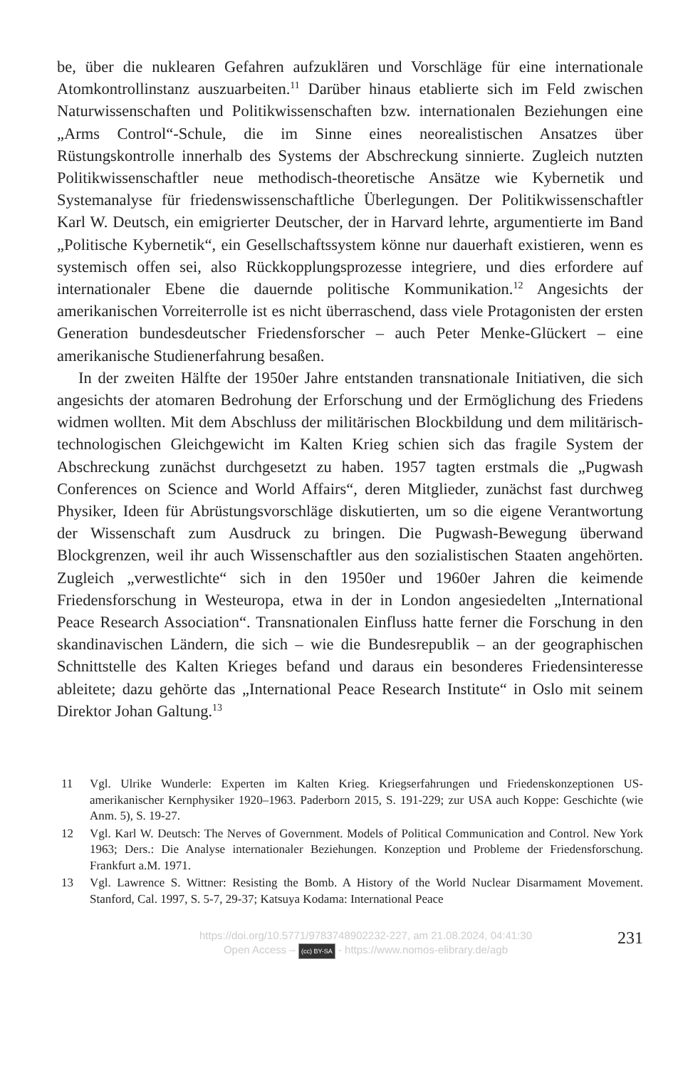be, über die nuklearen Gefahren aufzuklären und Vorschläge für eine internationale Atomkontrollinstanz auszuarbeiten.<sup>11</sup> Darüber hinaus etablierte sich im Feld zwischen Naturwissenschaften und Politikwissenschaften bzw. internationalen Beziehungen eine „Arms Control“-Schule, die im Sinne eines neorealistischen Ansatzes über Rüstungskontrolle innerhalb des Systems der Abschreckung sinnierte. Zugleich nutzten Politikwissenschaftler neue methodisch-theoretische Ansätze wie Kybernetik und Systemanalyse für friedenswissenschaftliche Überlegungen. Der Politikwissenschaftler Karl W. Deutsch, ein emigrierter Deutscher, der in Harvard lehrte, argumentierte im Band „Politische Kybernetik“, ein Gesellschaftssystem könne nur dauerhaft existieren, wenn es systemisch offen sei, also Rückkopplungsprozesse integriere, und dies erfordere auf internationaler Ebene die dauernde politische Kommunikation.<sup>12</sup> Angesichts der amerikanischen Vorreiterrolle ist es nicht überraschend, dass viele Protagonisten der ersten Generation bundesdeutscher Friedensforscher – auch Peter Menke-Glückert – eine amerikanische Studienerfahrung besaßen.
In der zweiten Hälfte der 1950er Jahre entstanden transnationale Initiativen, die sich angesichts der atomaren Bedrohung der Erforschung und der Ermöglichung des Friedens widmen wollten. Mit dem Abschluss der militärischen Blockbildung und dem militärisch-technologischen Gleichgewicht im Kalten Krieg schien sich das fragile System der Abschreckung zunächst durchgesetzt zu haben. 1957 tagten erstmals die „Pugwash Conferences on Science and World Affairs“, deren Mitglieder, zunächst fast durchweg Physiker, Ideen für Abrüstungsvorschläge diskutierten, um so die eigene Verantwortung der Wissenschaft zum Ausdruck zu bringen. Die Pugwash-Bewegung überwand Blockgrenzen, weil ihr auch Wissenschaftler aus den sozialistischen Staaten angehörten. Zugleich „verwestlichte“ sich in den 1950er und 1960er Jahren die keimende Friedensforschung in Westeuropa, etwa in der in London angesiedelten „International Peace Research Association“. Transnationalen Einfluss hatte ferner die Forschung in den skandinavischen Ländern, die sich – wie die Bundesrepublik – an der geographischen Schnittstelle des Kalten Krieges befand und daraus ein besonderes Friedensinteresse ableitete; dazu gehörte das „International Peace Research Institute“ in Oslo mit seinem Direktor Johan Galtung.<sup>13</sup>
11 Vgl. Ulrike Wunderle: Experten im Kalten Krieg. Kriegserfahrungen und Friedenskonzeptionen US-amerikanischer Kernphysiker 1920–1963. Paderborn 2015, S. 191-229; zur USA auch Koppe: Geschichte (wie Anm. 5), S. 19-27.
12 Vgl. Karl W. Deutsch: The Nerves of Government. Models of Political Communication and Control. New York 1963; Ders.: Die Analyse internationaler Beziehungen. Konzeption und Probleme der Friedensforschung. Frankfurt a.M. 1971.
13 Vgl. Lawrence S. Wittner: Resisting the Bomb. A History of the World Nuclear Disarmament Movement. Stanford, Cal. 1997, S. 5-7, 29-37; Katsuya Kodama: International Peace
https://doi.org/10.5771/9783748902232-227, am 21.08.2024, 04:41:30
Open Access – (cc) BY-SA - https://www.nomos-elibrary.de/agb
231